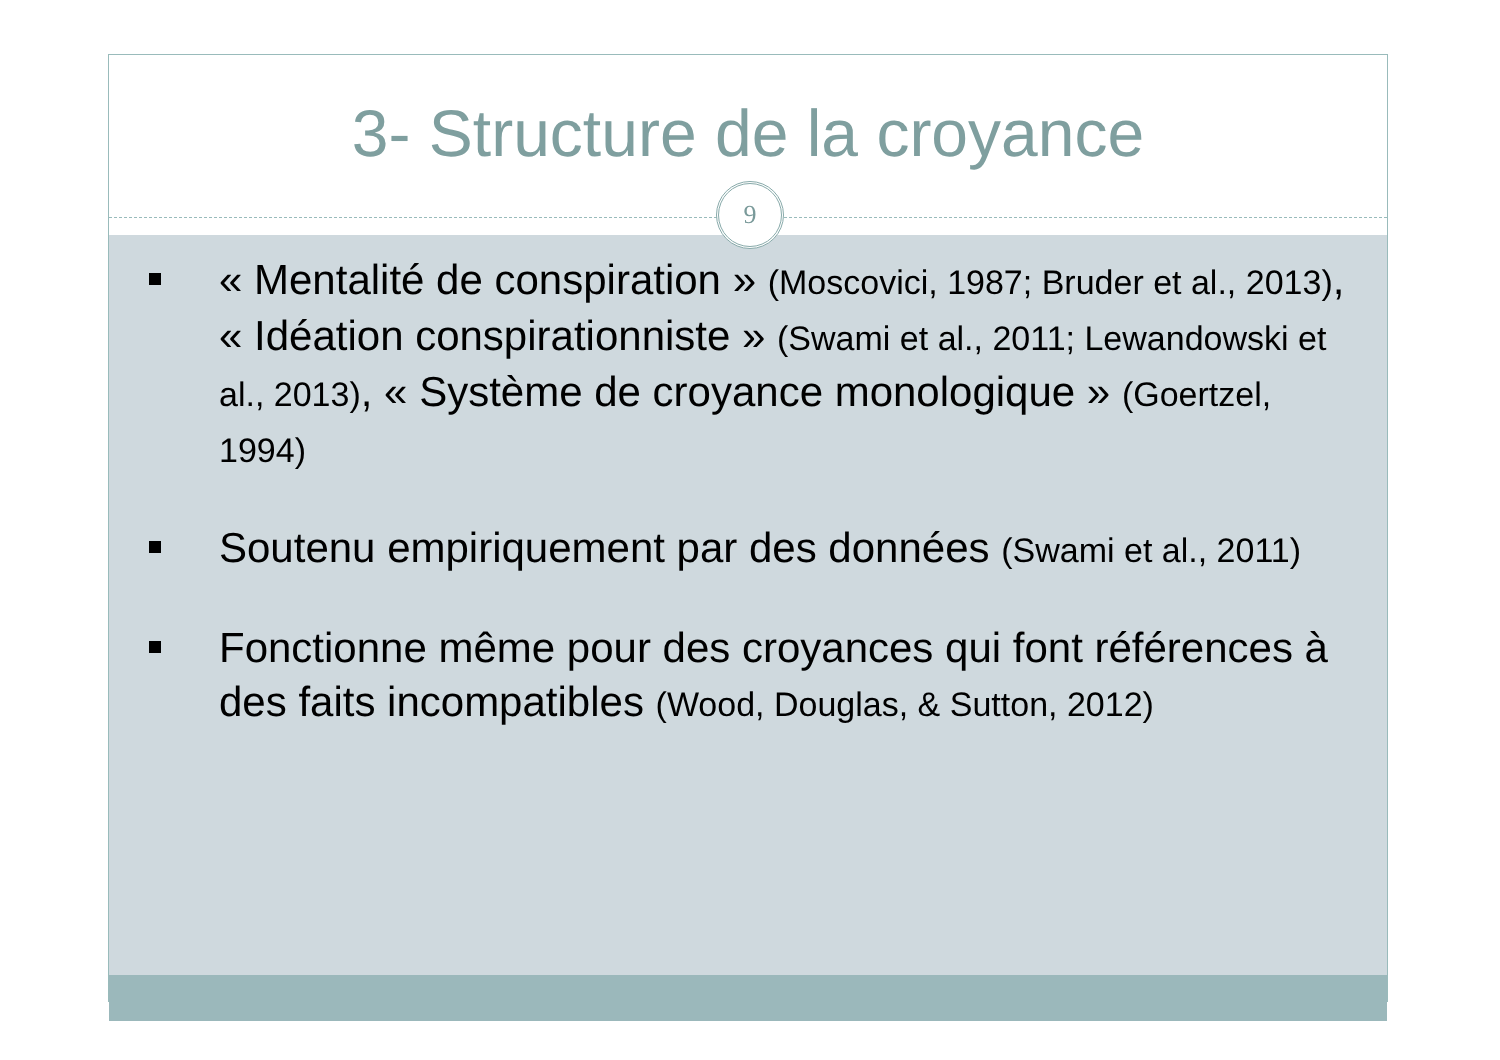3- Structure de la croyance
9
« Mentalité de conspiration » (Moscovici, 1987; Bruder et al., 2013), « Idéation conspirationniste » (Swami et al., 2011; Lewandowski et al., 2013), « Système de croyance monologique » (Goertzel, 1994)
Soutenu empiriquement par des données (Swami et al., 2011)
Fonctionne même pour des croyances qui font références à des faits incompatibles (Wood, Douglas, & Sutton, 2012)